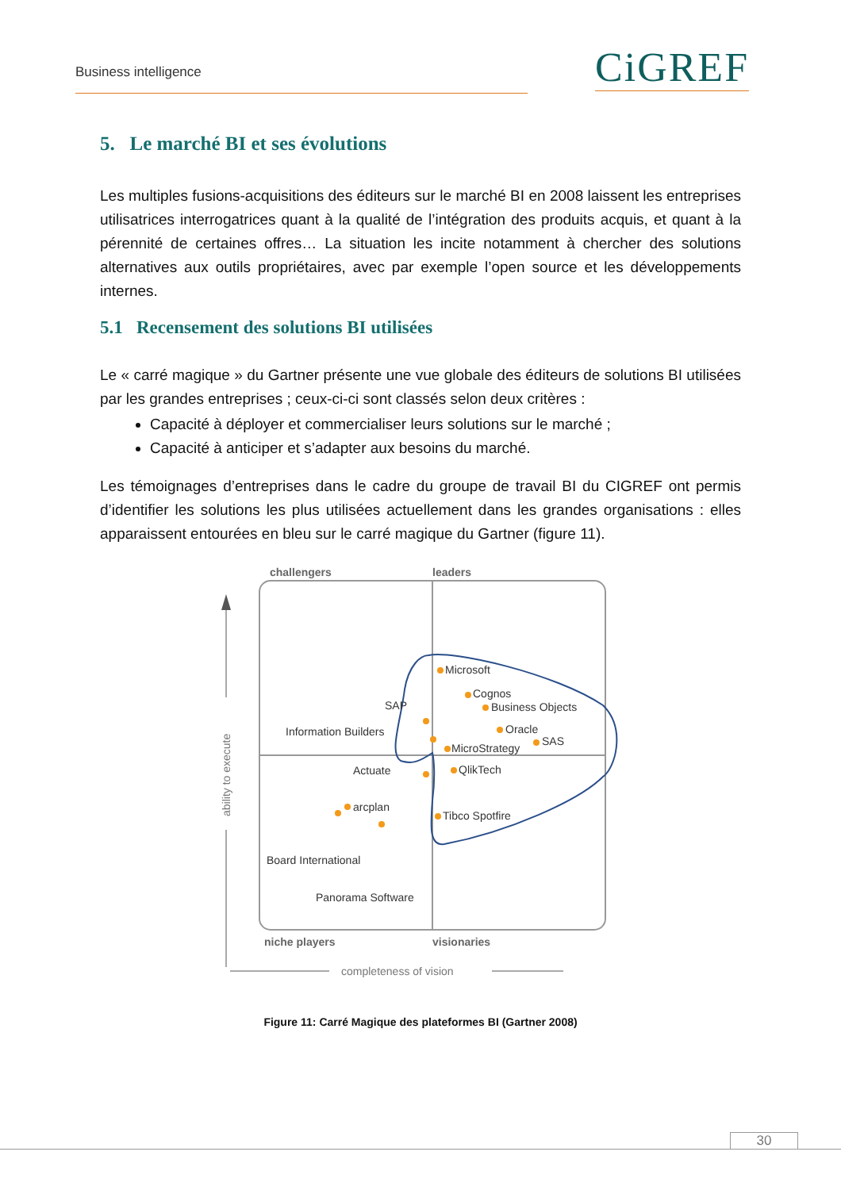Business intelligence CiGREF
5. Le marché BI et ses évolutions
Les multiples fusions-acquisitions des éditeurs sur le marché BI en 2008 laissent les entreprises utilisatrices interrogatrices quant à la qualité de l’intégration des produits acquis, et quant à la pérennité de certaines offres… La situation les incite notamment à chercher des solutions alternatives aux outils propriétaires, avec par exemple l’open source et les développements internes.
5.1 Recensement des solutions BI utilisées
Le « carré magique » du Gartner présente une vue globale des éditeurs de solutions BI utilisées par les grandes entreprises ; ceux-ci-ci sont classés selon deux critères :
Capacité à déployer et commercialiser leurs solutions sur le marché ;
Capacité à anticiper et s’adapter aux besoins du marché.
Les témoignages d’entreprises dans le cadre du groupe de travail BI du CIGREF ont permis d’identifier les solutions les plus utilisées actuellement dans les grandes organisations : elles apparaissent entourées en bleu sur le carré magique du Gartner (figure 11).
challengers
leaders
ability to execute
completeness of vision
niche players
visionaries
Microsoft
Cognos
Business Objects
Oracle
SAS
MicroStrategy
SAP
Information Builders
Actuate
QlikTech
arcplan
Tibco Spotfire
Board International
Panorama Software
Figure 11: Carré Magique des plateformes BI (Gartner 2008)
30